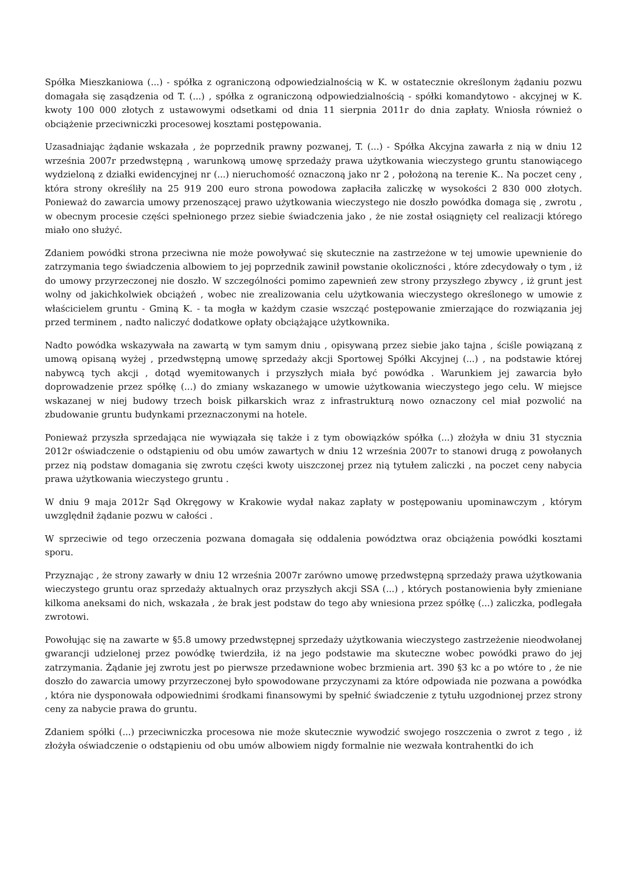Spółka Mieszkaniowa (...) - spółka z ograniczoną odpowiedzialnością w K. w ostatecznie określonym żądaniu pozwu domagała się zasądzenia od T. (...) , spółka z ograniczoną odpowiedzialnością - spółki komandytowo - akcyjnej w K. kwoty 100 000 złotych z ustawowymi odsetkami od dnia 11 sierpnia 2011r do dnia zapłaty. Wniosła również o obciążenie przeciwniczki procesowej kosztami postępowania.
Uzasadniając żądanie wskazała , że poprzednik prawny pozwanej, T. (...) - Spółka Akcyjna zawarła z nią w dniu 12 września 2007r przedwstępną , warunkową umowę sprzedaży prawa użytkowania wieczystego gruntu stanowiącego wydzieloną z działki ewidencyjnej nr (...) nieruchomość oznaczoną jako nr 2 , położoną na terenie K.. Na poczet ceny , która strony określiły na 25 919 200 euro strona powodowa zapłaciła zaliczkę w wysokości 2 830 000 złotych. Ponieważ do zawarcia umowy przenoszącej prawo użytkowania wieczystego nie doszło powódka domaga się , zwrotu , w obecnym procesie części spełnionego przez siebie świadczenia jako , że nie został osiągnięty cel realizacji którego miało ono służyć.
Zdaniem powódki strona przeciwna nie może powoływać się skutecznie na zastrzeżone w tej umowie upewnienie do zatrzymania tego świadczenia albowiem to jej poprzednik zawinił powstanie okoliczności , które zdecydowały o tym , iż do umowy przyrzeczonej nie doszło. W szczególności pomimo zapewnień zew strony przyszłego zbywcy , iż grunt jest wolny od jakichkolwiek obciążeń , wobec nie zrealizowania celu użytkowania wieczystego określonego w umowie z właścicielem gruntu - Gminą K. - ta mogła w każdym czasie wszcząć postępowanie zmierzające do rozwiązania jej przed terminem , nadto naliczyć dodatkowe opłaty obciążające użytkownika.
Nadto powódka wskazywała na zawartą w tym samym dniu , opisywaną przez siebie jako tajna , ściśle powiązaną z umową opisaną wyżej , przedwstępną umowę sprzedaży akcji Sportowej Spółki Akcyjnej (...) , na podstawie której nabywcą tych akcji , dotąd wyemitowanych i przyszłych miała być powódka . Warunkiem jej zawarcia było doprowadzenie przez spółkę (...) do zmiany wskazanego w umowie użytkowania wieczystego jego celu. W miejsce wskazanej w niej budowy trzech boisk piłkarskich wraz z infrastrukturą nowo oznaczony cel miał pozwolić na zbudowanie gruntu budynkami przeznaczonymi na hotele.
Ponieważ przyszła sprzedająca nie wywiązała się także i z tym obowiązków spółka (...) złożyła w dniu 31 stycznia 2012r oświadczenie o odstąpieniu od obu umów zawartych w dniu 12 września 2007r to stanowi drugą z powołanych przez nią podstaw domagania się zwrotu części kwoty uiszczonej przez nią tytułem zaliczki , na poczet ceny nabycia prawa użytkowania wieczystego gruntu .
W dniu 9 maja 2012r Sąd Okręgowy w Krakowie wydał nakaz zapłaty w postępowaniu upominawczym , którym uwzględnił żądanie pozwu w całości .
W sprzeciwie od tego orzeczenia pozwana domagała się oddalenia powództwa oraz obciążenia powódki kosztami sporu.
Przyznając , że strony zawarły w dniu 12 września 2007r zarówno umowę przedwstępną sprzedaży prawa użytkowania wieczystego gruntu oraz sprzedaży aktualnych oraz przyszłych akcji SSA (...) , których postanowienia były zmieniane kilkoma aneksami do nich, wskazała , że brak jest podstaw do tego aby wniesiona przez spółkę (...) zaliczka, podlegała zwrotowi.
Powołując się na zawarte w §5.8 umowy przedwstępnej sprzedaży użytkowania wieczystego zastrzeżenie nieodwołanej gwarancji udzielonej przez powódkę twierdziła, iż na jego podstawie ma skuteczne wobec powódki prawo do jej zatrzymania. Żądanie jej zwrotu jest po pierwsze przedawnione wobec brzmienia art. 390 §3 kc a po wtóre to , że nie doszło do zawarcia umowy przyrzeczonej było spowodowane przyczynami za które odpowiada nie pozwana a powódka , która nie dysponowała odpowiednimi środkami finansowymi by spełnić świadczenie z tytułu uzgodnionej przez strony ceny za nabycie prawa do gruntu.
Zdaniem spółki (...) przeciwniczka procesowa nie może skutecznie wywodzić swojego roszczenia o zwrot z tego , iż złożyła oświadczenie o odstąpieniu od obu umów albowiem nigdy formalnie nie wezwała kontrahentki do ich